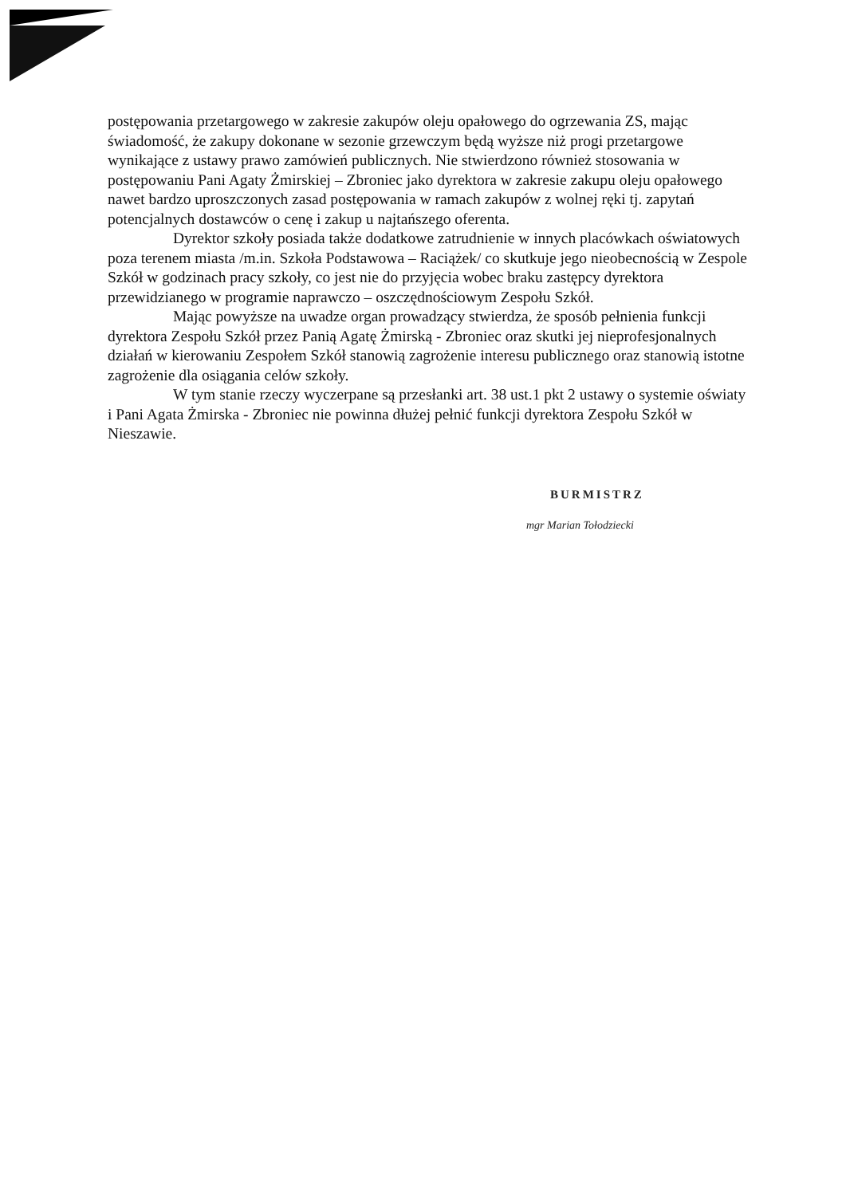postępowania przetargowego w zakresie zakupów oleju opałowego do ogrzewania ZS, mając świadomość, że zakupy dokonane w sezonie grzewczym będą wyższe niż progi przetargowe wynikające z ustawy prawo zamówień publicznych. Nie stwierdzono również stosowania w postępowaniu Pani Agaty Żmirskiej – Zbroniec jako dyrektora w zakresie zakupu oleju opałowego nawet bardzo uproszczonych zasad postępowania w ramach zakupów z wolnej ręki tj. zapytań potencjalnych dostawców o cenę i zakup u najtańszego oferenta.
Dyrektor szkoły posiada także dodatkowe zatrudnienie w innych placówkach oświatowych poza terenem miasta /m.in. Szkoła Podstawowa – Raciążek/ co skutkuje jego nieobecnością w Zespole Szkół w godzinach pracy szkoły, co jest nie do przyjęcia wobec braku zastępcy dyrektora przewidzianego w programie naprawczo – oszczędnościowym Zespołu Szkół.
Mając powyższe na uwadze organ prowadzący stwierdza, że sposób pełnienia funkcji dyrektora Zespołu Szkół przez Panią Agatę Żmirską - Zbroniec oraz skutki jej nieprofesjonalnych działań w kierowaniu Zespołem Szkół stanowią zagrożenie interesu publicznego oraz stanowią istotne zagrożenie dla osiągania celów szkoły.
W tym stanie rzeczy wyczerpane są przesłanki art. 38 ust.1 pkt 2 ustawy o systemie oświaty i Pani Agata Żmirska - Zbroniec nie powinna dłużej pełnić funkcji dyrektora Zespołu Szkół w Nieszawie.
BURMISTRZ
mgr Marian Tołodziecki